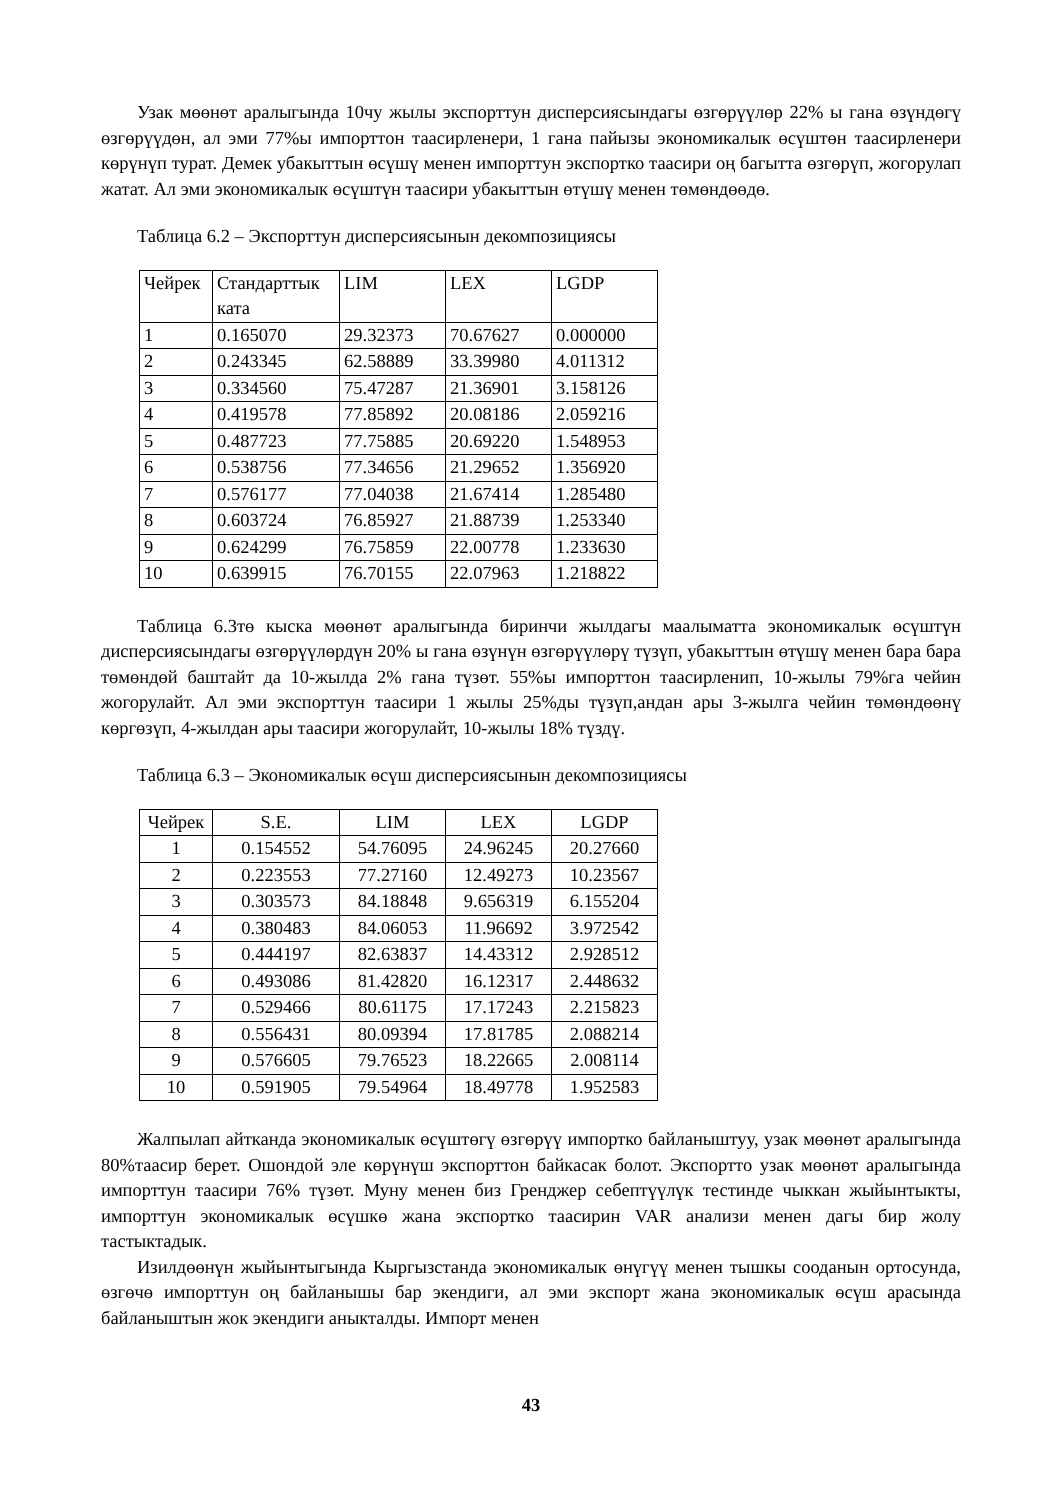Узак мөөнөт аралыгында 10чу жылы экспорттун дисперсиясындагы өзгөрүүлөр 22% ы гана өзүндөгү өзгөрүүдөн, ал эми 77%ы импорттон таасирленери, 1 гана пайызы экономикалык өсүштөн таасирленери көрүнүп турат. Демек убакыттын өсүшү менен импорттун экспортко таасири оң багытта өзгөрүп, жогорулап жатат. Ал эми экономикалык өсүштүн таасири убакыттын өтүшү менен төмөндөөдө.
Таблица 6.2 – Экспорттун дисперсиясынын декомпозициясы
| Чейрек | Стандарттык ката | LIM | LEX | LGDP |
| 1 | 0.165070 | 29.32373 | 70.67627 | 0.000000 |
| 2 | 0.243345 | 62.58889 | 33.39980 | 4.011312 |
| 3 | 0.334560 | 75.47287 | 21.36901 | 3.158126 |
| 4 | 0.419578 | 77.85892 | 20.08186 | 2.059216 |
| 5 | 0.487723 | 77.75885 | 20.69220 | 1.548953 |
| 6 | 0.538756 | 77.34656 | 21.29652 | 1.356920 |
| 7 | 0.576177 | 77.04038 | 21.67414 | 1.285480 |
| 8 | 0.603724 | 76.85927 | 21.88739 | 1.253340 |
| 9 | 0.624299 | 76.75859 | 22.00778 | 1.233630 |
| 10 | 0.639915 | 76.70155 | 22.07963 | 1.218822 |
Таблица 6.3тө кыска мөөнөт аралыгында биринчи жылдагы маалыматта экономикалык өсүштүн дисперсиясындагы өзгөрүүлөрдүн 20% ы гана өзүнүн өзгөрүүлөрү түзүп, убакыттын өтүшү менен бара бара төмөндөй баштайт да 10-жылда 2% гана түзөт. 55%ы импорттон таасирленип, 10-жылы 79%га чейин жогорулайт. Ал эми экспорттун таасири 1 жылы 25%ды түзүп,андан ары 3-жылга чейин төмөндөөнү көргөзүп, 4-жылдан ары таасири жогорулайт, 10-жылы 18% түздү.
Таблица 6.3 – Экономикалык өсүш дисперсиясынын декомпозициясы
| Чейрек | S.E. | LIM | LEX | LGDP |
| 1 | 0.154552 | 54.76095 | 24.96245 | 20.27660 |
| 2 | 0.223553 | 77.27160 | 12.49273 | 10.23567 |
| 3 | 0.303573 | 84.18848 | 9.656319 | 6.155204 |
| 4 | 0.380483 | 84.06053 | 11.96692 | 3.972542 |
| 5 | 0.444197 | 82.63837 | 14.43312 | 2.928512 |
| 6 | 0.493086 | 81.42820 | 16.12317 | 2.448632 |
| 7 | 0.529466 | 80.61175 | 17.17243 | 2.215823 |
| 8 | 0.556431 | 80.09394 | 17.81785 | 2.088214 |
| 9 | 0.576605 | 79.76523 | 18.22665 | 2.008114 |
| 10 | 0.591905 | 79.54964 | 18.49778 | 1.952583 |
Жалпылап айтканда экономикалык өсүштөгү өзгөрүү импортко байланыштуу, узак мөөнөт аралыгында 80%таасир берет. Ошондой эле көрүнүш экспорттон байкасак болот. Экспортто узак мөөнөт аралыгында импорттун таасири 76% түзөт. Муну менен биз Гренджер себептүүлүк тестинде чыккан жыйынтыкты, импорттун экономикалык өсүшкө жана экспортко таасирин VAR анализи менен дагы бир жолу тастыктадык.
Изилдөөнүн жыйынтыгында Кыргызстанда экономикалык өнүгүү менен тышкы сооданын ортосунда, өзгөчө импорттун оң байланышы бар экендиги, ал эми экспорт жана экономикалык өсүш арасында байланыштын жок экендиги аныкталды. Импорт менен
43